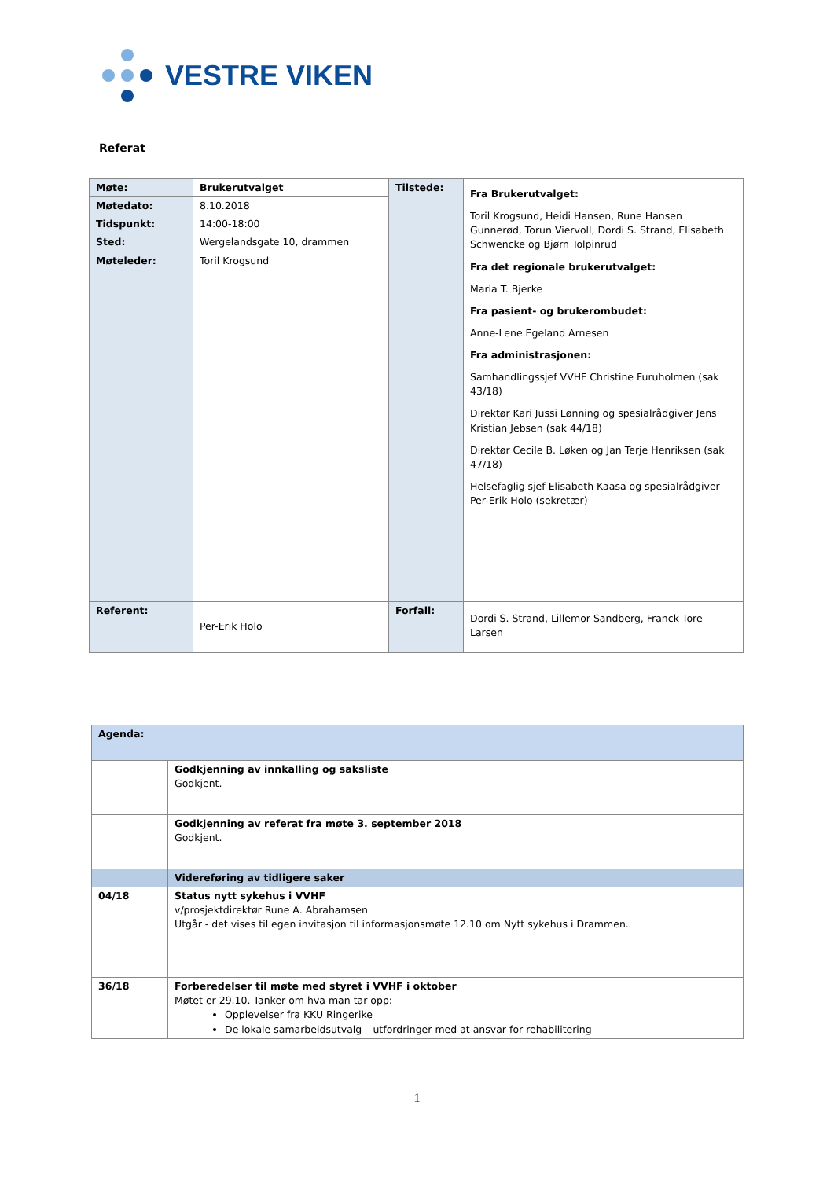VESTRE VIKEN
Referat
| Møte: | Brukerutvalget | Tilstede: | Fra Brukerutvalget: Toril Krogsund, Heidi Hansen, Rune Hansen Gunnerød, Torun Viervoll, Dordi S. Strand, Elisabeth Schwencke og Bjørn Tolpinrud Fra det regionale brukerutvalget: Maria T. Bjerke Fra pasient- og brukerombudet: Anne-Lene Egeland Arnesen Fra administrasjonen: Samhandlingssjef VVHF Christine Furuholmen (sak 43/18) Direktør Kari Jussi Lønning og spesialrådgiver Jens Kristian Jebsen (sak 44/18) Direktør Cecile B. Løken og Jan Terje Henriksen (sak 47/18) Helsefaglig sjef Elisabeth Kaasa og spesialrådgiver Per-Erik Holo (sekretær) |
| Møtedato: | 8.10.2018 | | |
| Tidspunkt: | 14:00-18:00 | | |
| Sted: | Wergelandsgate 10, drammen | | |
| Møteleder: | Toril Krogsund | | |
| Referent: | Per-Erik Holo | Forfall: | Dordi S. Strand, Lillemor Sandberg, Franck Tore Larsen |
| Agenda: | |
| | Godkjenning av innkalling og saksliste Godkjent. |
| | Godkjenning av referat fra møte 3. september 2018 Godkjent. |
| | Videreføring av tidligere saker |
| 04/18 | Status nytt sykehus i VVHF v/prosjektdirektør Rune A. Abrahamsen Utgår - det vises til egen invitasjon til informasjonsmøte 12.10 om Nytt sykehus i Drammen. |
| 36/18 | Forberedelser til møte med styret i VVHF i oktober Møtet er 29.10. Tanker om hva man tar opp: Opplevelser fra KKU Ringerike De lokale samarbeidsutvalg – utfordringer med at ansvar for rehabilitering |
1